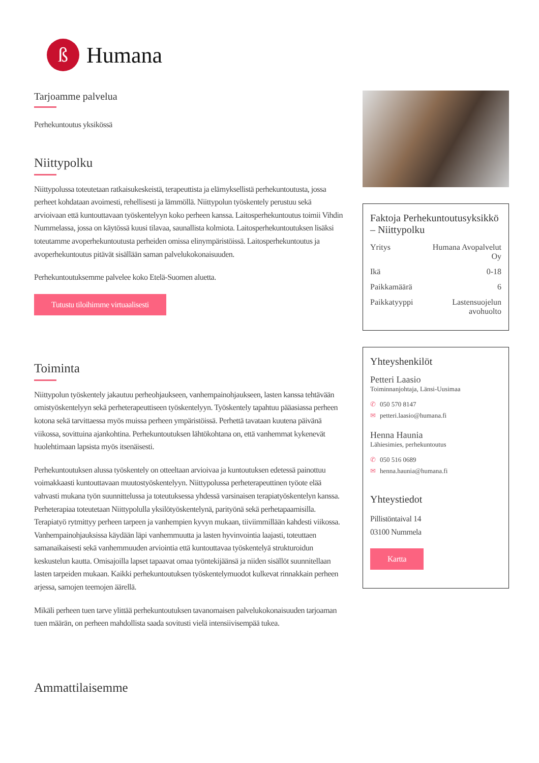ß
Humana
Tarjoamme palvelua
Perhekuntoutus yksikössä
Niittypolku
Niittypolussa toteutetaan ratkaisukeskeistä, terapeuttista ja elämyksellistä perhekuntoutusta, jossa perheet kohdataan avoimesti, rehellisesti ja lämmöllä. Niittypolun työskentely perustuu sekä arvioivaan että kuntouttavaan työskentelyyn koko perheen kanssa. Laitosperhekuntoutus toimii Vihdin Nummelassa, jossa on käytössä kuusi tilavaa, saunallista kolmiota. Laitosperhekuntoutuksen lisäksi toteutamme avoperhekuntoutusta perheiden omissa elinympäristöissä. Laitosperhekuntoutus ja avoperhekuntoutus pitävät sisällään saman palvelukokonaisuuden.
Perhekuntoutuksemme palvelee koko Etelä-Suomen aluetta.
Tutustu tiloihimme virtuaalisesti
Toiminta
Niittypolun työskentely jakautuu perheohjaukseen, vanhempainohjaukseen, lasten kanssa tehtävään omistyöskentelyyn sekä perheterapeuttiseen työskentelyyn. Työskentely tapahtuu pääasiassa perheen kotona sekä tarvittaessa myös muissa perheen ympäristöissä. Perhettä tavataan kuutena päivänä viikossa, sovittuina ajankohtina. Perhekuntoutuksen lähtökohtana on, että vanhemmat kykenevät huolehtimaan lapsista myös itsenäisesti.
Perhekuntoutuksen alussa työskentely on otteeltaan arvioivaa ja kuntoutuksen edetessä painottuu voimakkaasti kuntouttavaan muutostyöskentelyyn. Niittypolussa perheterapeuttinen työote elää vahvasti mukana työn suunnittelussa ja toteutuksessa yhdessä varsinaisen terapiatyöskentelyn kanssa. Perheterapiaa toteutetaan Niittypolulla yksilötyöskentelynä, parityönä sekä perhetapaamisilla. Terapiatyö rytmittyy perheen tarpeen ja vanhempien kyvyn mukaan, tiiviimmillään kahdesti viikossa. Vanhempainohjauksissa käydään läpi vanhemmuutta ja lasten hyvinvointia laajasti, toteuttaen samanaikaisesti sekä vanhemmuuden arviointia että kuntouttavaa työskentelyä strukturoidun keskustelun kautta. Omisajoilla lapset tapaavat omaa työntekijäänsä ja niiden sisällöt suunnitellaan lasten tarpeiden mukaan. Kaikki perhekuntoutuksen työskentelymuodot kulkevat rinnakkain perheen arjessa, samojen teemojen äärellä.
Mikäli perheen tuen tarve ylittää perhekuntoutuksen tavanomaisen palvelukokonaisuuden tarjoaman tuen määrän, on perheen mahdollista saada sovitusti vielä intensiivisempää tukea.
Ammattilaisemme
Faktoja Perhekuntoutusyksikkö – Niittypolku
Yritys Humana Avopalvelut Oy
Ikä 0-18
Paikkamäärä 6
Paikkatyyppi Lastensuojelun avohuolto
Yhteyshenkilöt
Petteri Laasio
Toiminnanjohtaja, Länsi-Uusimaa
✆ 050 570 8147
✉ petteri.laasio@humana.fi
Henna Haunia
Lähiesimies, perhekuntoutus
✆ 050 516 0689
✉ henna.haunia@humana.fi
Yhteystiedot
Pillistöntaival 14
03100 Nummela
Kartta